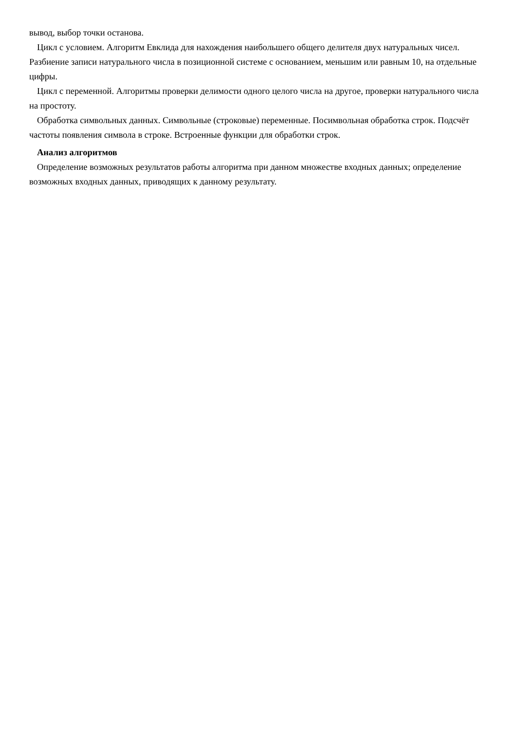вывод, выбор точки останова.
Цикл с условием. Алгоритм Евклида для нахождения наибольшего общего делителя двух натуральных чисел. Разбиение записи натурального числа в позиционной системе с основанием, меньшим или равным 10, на отдельные цифры.
Цикл с переменной. Алгоритмы проверки делимости одного целого числа на другое, проверки натурального числа на простоту.
Обработка символьных данных. Символьные (строковые) переменные. Посимвольная обработка строк. Подсчёт частоты появления символа в строке. Встроенные функции для обработки строк.
Анализ алгоритмов
Определение возможных результатов работы алгоритма при данном множестве входных данных; определение возможных входных данных, приводящих к данному результату.